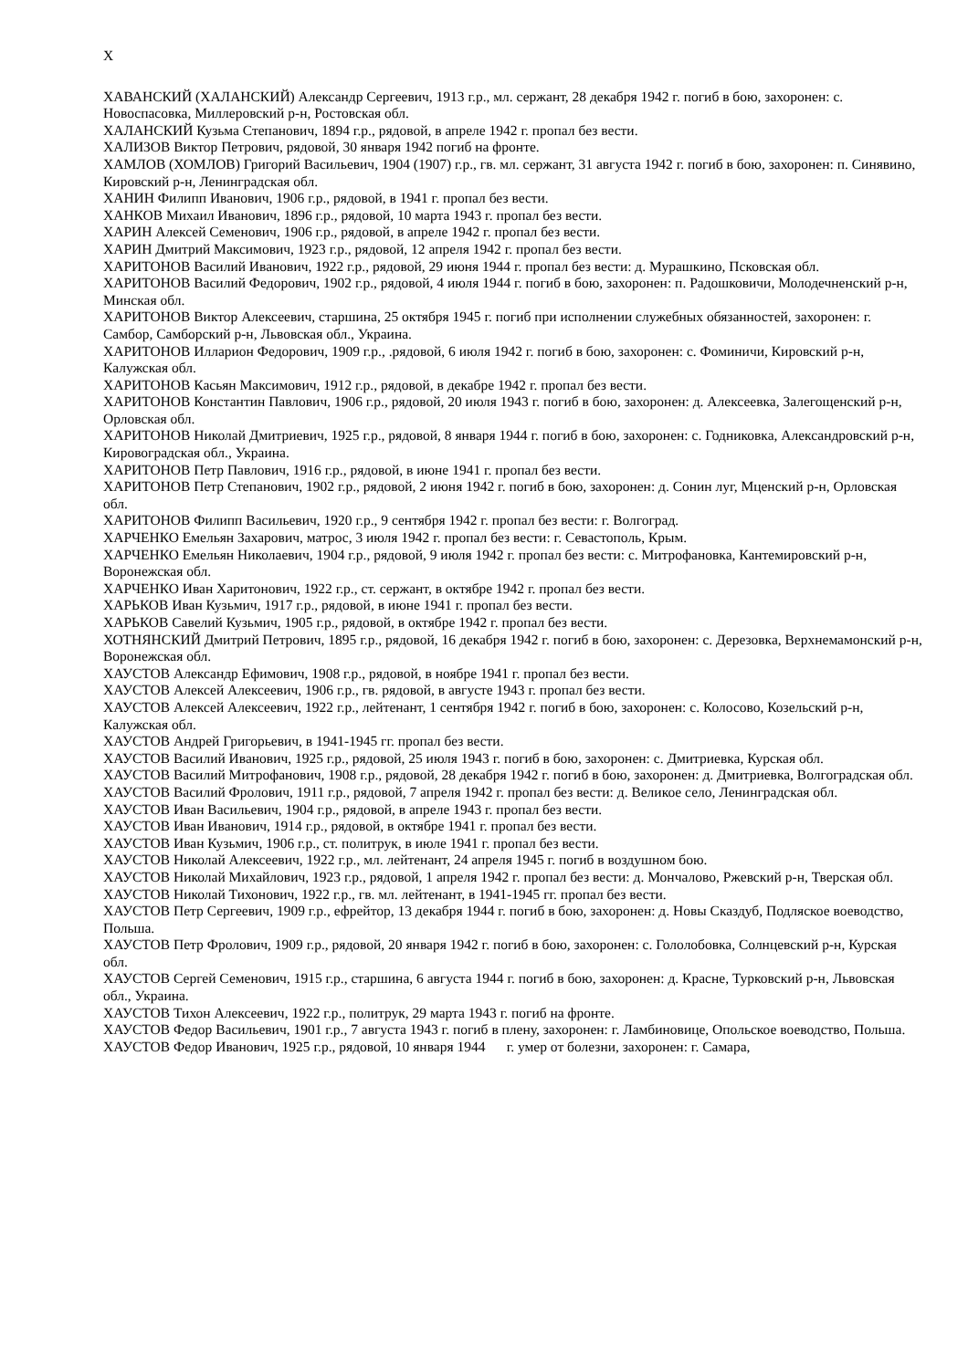Х
ХАВАНСКИЙ (ХАЛАНСКИЙ) Александр Сергеевич, 1913 г.р., мл. сержант, 28 декабря 1942 г. погиб в бою, захоронен: с. Новоспасовка, Миллеровский р-н, Ростовская обл.
ХАЛАНСКИЙ Кузьма Степанович, 1894 г.р., рядовой, в апреле 1942 г. пропал без вести.
ХАЛИЗОВ Виктор Петрович, рядовой, 30 января 1942 погиб на фронте.
ХАМЛОВ (ХОМЛОВ) Григорий Васильевич, 1904 (1907) г.р., гв. мл. сержант, 31 августа 1942 г. погиб в бою, захоронен: п. Синявино, Кировский р-н, Ленинградская обл.
ХАНИН Филипп Иванович, 1906 г.р., рядовой, в 1941 г. пропал без вести.
ХАНКОВ Михаил Иванович, 1896 г.р., рядовой, 10 марта 1943 г. пропал без вести.
ХАРИН Алексей Семенович, 1906 г.р., рядовой, в апреле 1942 г. пропал без вести.
ХАРИН Дмитрий Максимович, 1923 г.р., рядовой, 12 апреля 1942 г. пропал без вести.
ХАРИТОНОВ Василий Иванович, 1922 г.р., рядовой, 29 июня 1944 г. пропал без вести: д. Мурашкино, Псковская обл.
ХАРИТОНОВ Василий Федорович, 1902 г.р., рядовой, 4 июля 1944 г. погиб в бою, захоронен: п. Радошковичи, Молодечненский р-н, Минская обл.
ХАРИТОНОВ Виктор Алексеевич, старшина, 25 октября 1945 г. погиб при исполнении служебных обязанностей, захоронен: г. Самбор, Самборский р-н, Львовская обл., Украина.
ХАРИТОНОВ Илларион Федорович, 1909 г.р., .рядовой, 6 июля 1942 г. погиб в бою, захоронен: с. Фоминичи, Кировский р-н, Калужская обл.
ХАРИТОНОВ Касьян Максимович, 1912 г.р., рядовой, в декабре 1942 г. пропал без вести.
ХАРИТОНОВ Константин Павлович, 1906 г.р., рядовой, 20 июля 1943 г. погиб в бою, захоронен: д. Алексеевка, Залегощенский р-н, Орловская обл.
ХАРИТОНОВ Николай Дмитриевич, 1925 г.р., рядовой, 8 января 1944 г. погиб в бою, захоронен: с. Годниковка, Александровский р-н, Кировоградская обл., Украина.
ХАРИТОНОВ Петр Павлович, 1916 г.р., рядовой, в июне 1941 г. пропал без вести.
ХАРИТОНОВ Петр Степанович, 1902 г.р., рядовой, 2 июня 1942 г. погиб в бою, захоронен: д. Сонин луг, Мценский р-н, Орловская обл.
ХАРИТОНОВ Филипп Васильевич, 1920 г.р., 9 сентября 1942 г. пропал без вести: г. Волгоград.
ХАРЧЕНКО Емельян Захарович, матрос, 3 июля 1942 г. пропал без вести: г. Севастополь, Крым.
ХАРЧЕНКО Емельян Николаевич, 1904 г.р., рядовой, 9 июля 1942 г. пропал без вести: с. Митрофановка, Кантемировский р-н, Воронежская обл.
ХАРЧЕНКО Иван Харитонович, 1922 г.р., ст. сержант, в октябре 1942 г. пропал без вести.
ХАРЬКОВ Иван Кузьмич, 1917 г.р., рядовой, в июне 1941 г. пропал без вести.
ХАРЬКОВ Савелий Кузьмич, 1905 г.р., рядовой, в октябре 1942 г. пропал без вести.
ХОТНЯНСКИЙ Дмитрий Петрович, 1895 г.р., рядовой, 16 декабря 1942 г. погиб в бою, захоронен: с. Дерезовка, Верхнемамонский р-н, Воронежская обл.
ХАУСТОВ Александр Ефимович, 1908 г.р., рядовой, в ноябре 1941 г. пропал без вести.
ХАУСТОВ Алексей Алексеевич, 1906 г.р., гв. рядовой, в августе 1943 г. пропал без вести.
ХАУСТОВ Алексей Алексеевич, 1922 г.р., лейтенант, 1 сентября 1942 г. погиб в бою, захоронен: с. Колосово, Козельский р-н, Калужская обл.
ХАУСТОВ Андрей Григорьевич, в 1941-1945 гг. пропал без вести.
ХАУСТОВ Василий Иванович, 1925 г.р., рядовой, 25 июля 1943 г. погиб в бою, захоронен: с. Дмитриевка, Курская обл.
ХАУСТОВ Василий Митрофанович, 1908 г.р., рядовой, 28 декабря 1942 г. погиб в бою, захоронен: д. Дмитриевка, Волгоградская обл.
ХАУСТОВ Василий Фролович, 1911 г.р., рядовой, 7 апреля 1942 г. пропал без вести: д. Великое село, Ленинградская обл.
ХАУСТОВ Иван Васильевич, 1904 г.р., рядовой, в апреле 1943 г. пропал без вести.
ХАУСТОВ Иван Иванович, 1914 г.р., рядовой, в октябре 1941 г. пропал без вести.
ХАУСТОВ Иван Кузьмич, 1906 г.р., ст. политрук, в июле 1941 г. пропал без вести.
ХАУСТОВ Николай Алексеевич, 1922 г.р., мл. лейтенант, 24 апреля 1945 г. погиб в воздушном бою.
ХАУСТОВ Николай Михайлович, 1923 г.р., рядовой, 1 апреля 1942 г. пропал без вести: д. Мончалово, Ржевский р-н, Тверская обл.
ХАУСТОВ Николай Тихонович, 1922 г.р., гв. мл. лейтенант, в 1941-1945 гг. пропал без вести.
ХАУСТОВ Петр Сергеевич, 1909 г.р., ефрейтор, 13 декабря 1944 г. погиб в бою, захоронен: д. Новы Сказдуб, Подляское воеводство, Польша.
ХАУСТОВ Петр Фролович, 1909 г.р., рядовой, 20 января 1942 г. погиб в бою, захоронен: с. Гололобовка, Солнцевский р-н, Курская обл.
ХАУСТОВ Сергей Семенович, 1915 г.р., старшина, 6 августа 1944 г. погиб в бою, захоронен: д. Красне, Турковский р-н, Львовская обл., Украина.
ХАУСТОВ Тихон Алексеевич, 1922 г.р., политрук, 29 марта 1943 г. погиб на фронте.
ХАУСТОВ Федор Васильевич, 1901 г.р., 7 августа 1943 г. погиб в плену, захоронен: г. Ламбиновице, Опольское воеводство, Польша.
ХАУСТОВ Федор Иванович, 1925 г.р., рядовой, 10 января 1944 г. умер от болезни, захоронен: г. Самара,